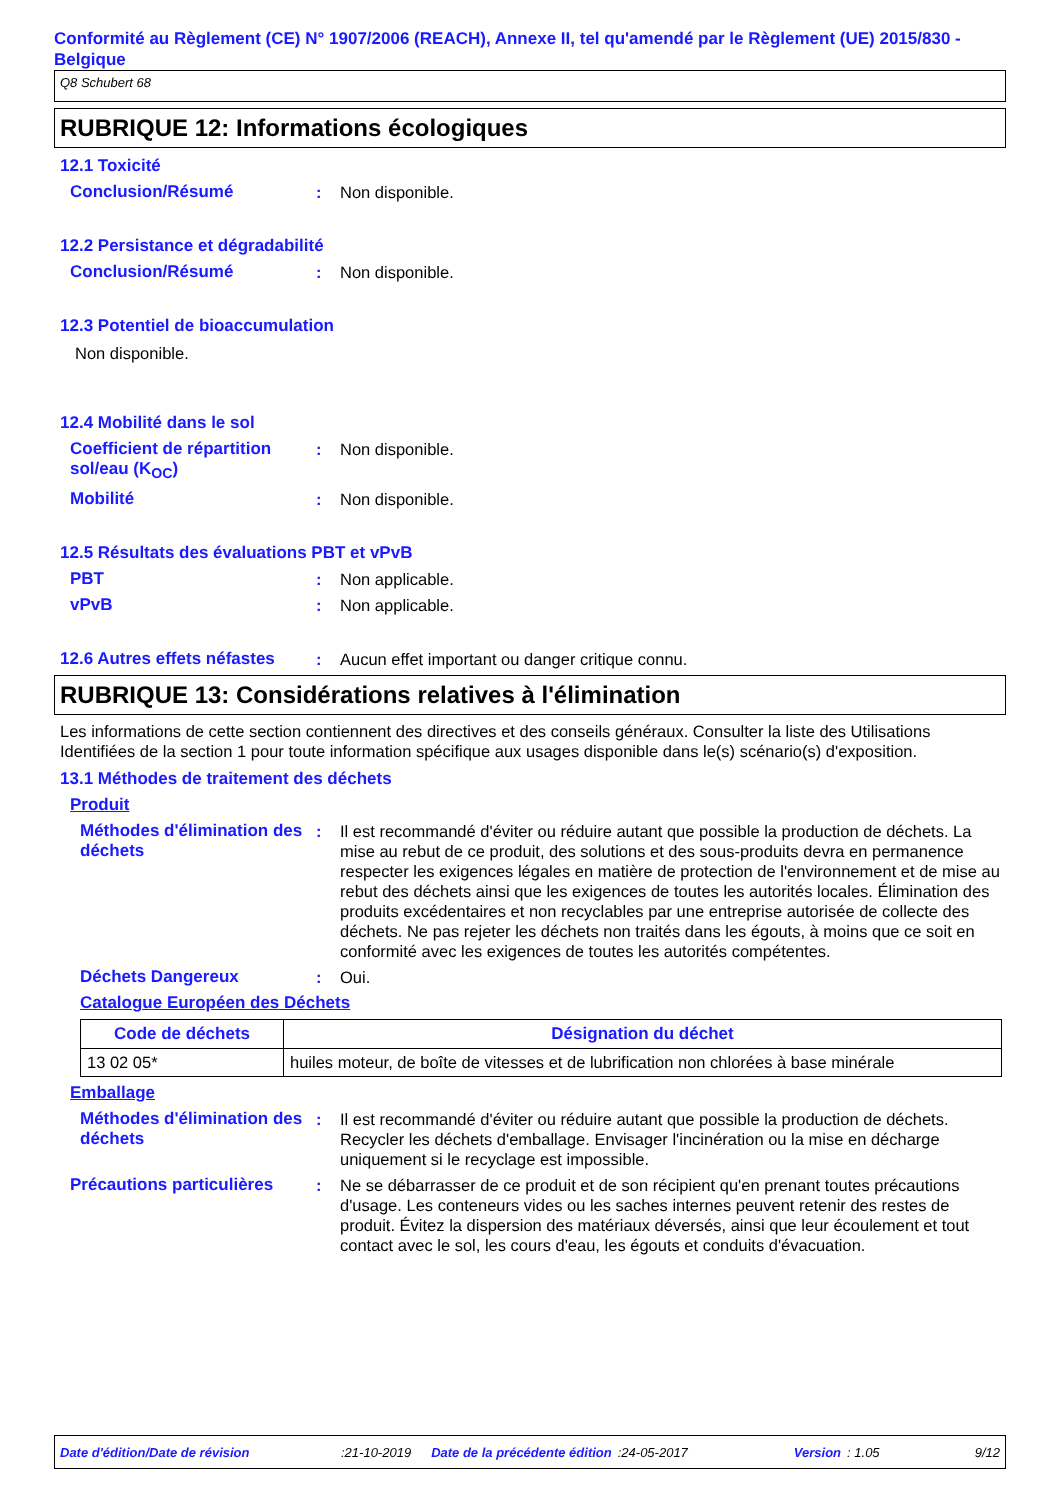Conformité au Règlement (CE) N° 1907/2006 (REACH), Annexe II, tel qu'amendé par le Règlement (UE) 2015/830 - Belgique
Q8 Schubert 68
RUBRIQUE 12: Informations écologiques
12.1 Toxicité
Conclusion/Résumé : Non disponible.
12.2 Persistance et dégradabilité
Conclusion/Résumé : Non disponible.
12.3 Potentiel de bioaccumulation
Non disponible.
12.4 Mobilité dans le sol
Coefficient de répartition sol/eau (K<sub>OC</sub>)
: Non disponible.
Mobilité : Non disponible.
12.5 Résultats des évaluations PBT et vPvB
PBT : Non applicable.
vPvB : Non applicable.
12.6 Autres effets néfastes
: Aucun effet important ou danger critique connu.
RUBRIQUE 13: Considérations relatives à l'élimination
Les informations de cette section contiennent des directives et des conseils généraux. Consulter la liste des Utilisations Identifiées de la section 1 pour toute information spécifique aux usages disponible dans le(s) scénario(s) d'exposition.
13.1 Méthodes de traitement des déchets
Produit
Méthodes d'élimination des déchets
: Il est recommandé d'éviter ou réduire autant que possible la production de déchets. La mise au rebut de ce produit, des solutions et des sous-produits devra en permanence respecter les exigences légales en matière de protection de l'environnement et de mise au rebut des déchets ainsi que les exigences de toutes les autorités locales. Élimination des produits excédentaires et non recyclables par une entreprise autorisée de collecte des déchets. Ne pas rejeter les déchets non traités dans les égouts, à moins que ce soit en conformité avec les exigences de toutes les autorités compétentes.
Déchets Dangereux : Oui.
Catalogue Européen des Déchets
| Code de déchets | Désignation du déchet |
| --- | --- |
| 13 02 05* | huiles moteur, de boîte de vitesses et de lubrification non chlorées à base minérale |
Emballage
Méthodes d'élimination des déchets
: Il est recommandé d'éviter ou réduire autant que possible la production de déchets. Recycler les déchets d'emballage. Envisager l'incinération ou la mise en décharge uniquement si le recyclage est impossible.
Précautions particulières
: Ne se débarrasser de ce produit et de son récipient qu'en prenant toutes précautions d'usage. Les conteneurs vides ou les saches internes peuvent retenir des restes de produit. Évitez la dispersion des matériaux déversés, ainsi que leur écoulement et tout contact avec le sol, les cours d'eau, les égouts et conduits d'évacuation.
Date d'édition/Date de révision:21-10-2019 Date de la précédente édition:24-05-2017 Version: 1.05 9/12